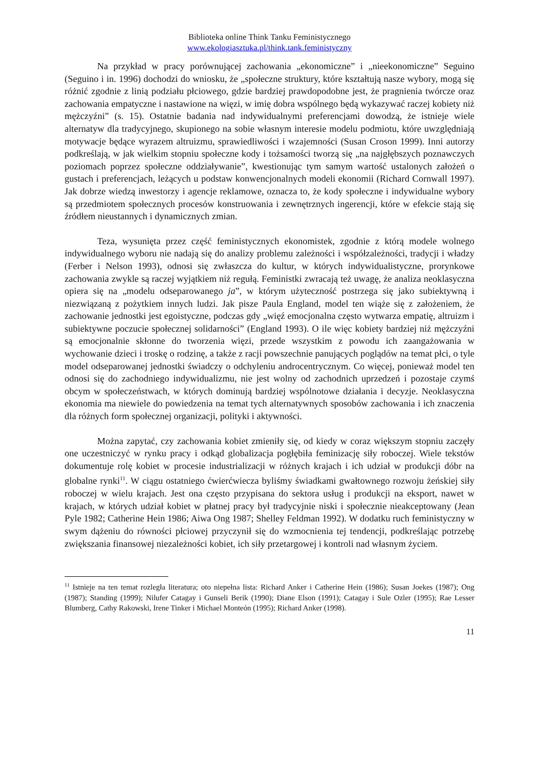Biblioteka online Think Tanku Feministycznego
www.ekologiasztuka.pl/think.tank.feministyczny
Na przykład w pracy porównującej zachowania „ekonomiczne” i „nieekonomiczne” Seguino (Seguino i in. 1996) dochodzi do wniosku, że „społeczne struktury, które kształtują nasze wybory, mogą się różnić zgodnie z linią podziału płciowego, gdzie bardziej prawdopodobne jest, że pragnienia twórcze oraz zachowania empatyczne i nastawione na więzi, w imię dobra wspólnego będą wykazywać raczej kobiety niż mężczyźni” (s. 15). Ostatnie badania nad indywidualnymi preferencjami dowodzą, że istnieje wiele alternatyw dla tradycyjnego, skupionego na sobie własnym interesie modelu podmiotu, które uwzględniają motywacje będące wyrazem altruizmu, sprawiedliwości i wzajemności (Susan Croson 1999). Inni autorzy podkreślają, w jak wielkim stopniu społeczne kody i tożsamości tworzą się „na najgłębszych poznawczych poziomach poprzez społeczne oddziaływanie”, kwestionując tym samym wartość ustalonych założeń o gustach i preferencjach, leżących u podstaw konwencjonalnych modeli ekonomii (Richard Cornwall 1997). Jak dobrze wiedzą inwestorzy i agencje reklamowe, oznacza to, że kody społeczne i indywidualne wybory są przedmiotem społecznych procesów konstruowania i zewnętrznych ingerencji, które w efekcie stają się źródłem nieustannych i dynamicznych zmian.
Teza, wysunięta przez część feministycznych ekonomistek, zgodnie z którą modele wolnego indywidualnego wyboru nie nadają się do analizy problemu zależności i współzależności, tradycji i władzy (Ferber i Nelson 1993), odnosi się zwłaszcza do kultur, w których indywidualistyczne, prorynkowe zachowania zwykle są raczej wyjątkiem niż regułą. Feministki zwracają też uwagę, że analiza neoklasyczna opiera się na „modelu odseparowanego ja”, w którym użyteczność postrzega się jako subiektywną i niezwiązaną z pożytkiem innych ludzi. Jak pisze Paula England, model ten wiąże się z założeniem, że zachowanie jednostki jest egoistyczne, podczas gdy „więź emocjonalna często wytwarza empatię, altruizm i subiektywne poczucie społecznej solidarności” (England 1993). O ile więc kobiety bardziej niż mężczyźni są emocjonalnie skłonne do tworzenia więzi, przede wszystkim z powodu ich zaangażowania w wychowanie dzieci i troskę o rodzinę, a także z racji powszechnie panujących poglądów na temat płci, o tyle model odseparowanej jednostki świadczy o odchyleniu androcentrycznym. Co więcej, ponieważ model ten odnosi się do zachodniego indywidualizmu, nie jest wolny od zachodnich uprzedzeń i pozostaje czymś obcym w społeczeństwach, w których dominują bardziej wspólnotowe działania i decyzje. Neoklasyczna ekonomia ma niewiele do powiedzenia na temat tych alternatywnych sposobów zachowania i ich znaczenia dla różnych form społecznej organizacji, polityki i aktywności.
Można zapytać, czy zachowania kobiet zmieniły się, od kiedy w coraz większym stopniu zaczęły one uczestniczyć w rynku pracy i odkąd globalizacja pogłębiła feminizację siły roboczej. Wiele tekstów dokumentuje rolę kobiet w procesie industrializacji w różnych krajach i ich udział w produkcji dóbr na globalne rynki<sup>11</sup>. W ciągu ostatniego ćwierćwiecza byliśmy świadkami gwałtownego rozwoju żeńskiej siły roboczej w wielu krajach. Jest ona często przypisana do sektora usług i produkcji na eksport, nawet w krajach, w których udział kobiet w płatnej pracy był tradycyjnie niski i społecznie nieakceptowany (Jean Pyle 1982; Catherine Hein 1986; Aiwa Ong 1987; Shelley Feldman 1992). W dodatku ruch feministyczny w swym dążeniu do równości płciowej przyczynił się do wzmocnienia tej tendencji, podkreślając potrzebę zwiększania finansowej niezależności kobiet, ich siły przetargowej i kontroli nad własnym życiem.
<sup>11</sup> Istnieje na ten temat rozległa literatura; oto niepełna lista: Richard Anker i Catherine Hein (1986); Susan Joekes (1987); Ong (1987); Standing (1999); Nilufer Catagay i Gunseli Berik (1990); Diane Elson (1991); Catagay i Sule Ozler (1995); Rae Lesser Blumberg, Cathy Rakowski, Irene Tinker i Michael Monteón (1995); Richard Anker (1998).
11